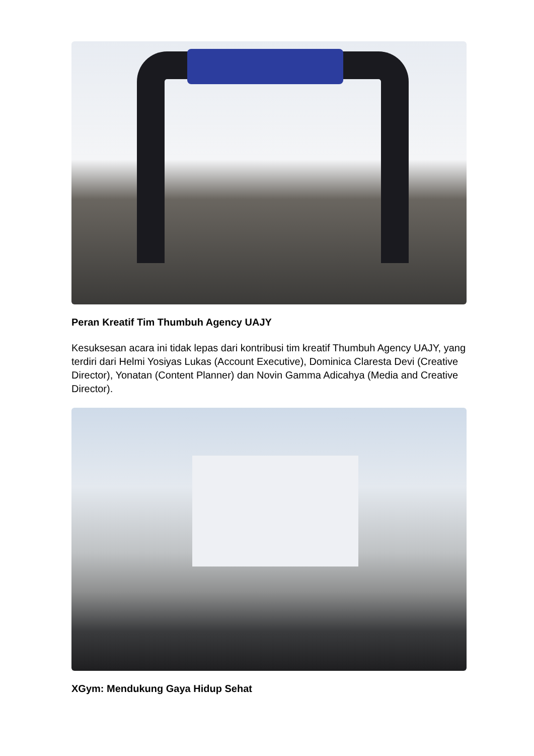Peran Kreatif Tim Thumbuh Agency UAJY
Kesuksesan acara ini tidak lepas dari kontribusi tim kreatif Thumbuh Agency UAJY, yang terdiri dari Helmi Yosiyas Lukas (Account Executive), Dominica Claresta Devi (Creative Director), Yonatan (Content Planner) dan Novin Gamma Adicahya (Media and Creative Director).
XGym: Mendukung Gaya Hidup Sehat